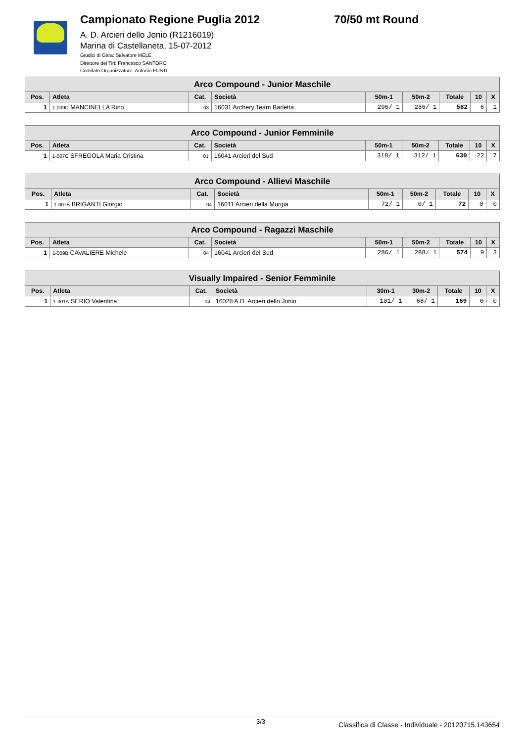Campionato Regione Puglia 2012 70/50 mt Round
A. D. Arcieri dello Jonio (R1216019)
Marina di Castellaneta, 15-07-2012
Giudici di Gara: Salvatore MELE
Direttore dei Tiri: Francesco SANTORO
Comitato Organizzatore: Antonio FUSTI
| Arco Compound - Junior Maschile | | | | | | | | |
| --- | --- | --- | --- | --- | --- | --- | --- | --- |
| Pos. | Atleta | Cat. | Società | 50m-1 | 50m-2 | Totale | 10 | X |
| 1 | 1-009D MANCINELLA Rino | 03 | 16031 Archery Team Barletta | 296/ 1 | 286/ 1 | 582 | 6 | 1 |
| Arco Compound - Junior Femminile | | | | | | | | |
| --- | --- | --- | --- | --- | --- | --- | --- | --- |
| Pos. | Atleta | Cat. | Società | 50m-1 | 50m-2 | Totale | 10 | X |
| 1 | 1-007C SFREGOLA Maria Cristina | 01 | 16041 Arcieri del Sud | 318/ 1 | 312/ 1 | 630 | 22 | 7 |
| Arco Compound - Allievi Maschile | | | | | | | | |
| --- | --- | --- | --- | --- | --- | --- | --- | --- |
| Pos. | Atleta | Cat. | Società | 50m-1 | 50m-2 | Totale | 10 | X |
| 1 | 1-007B BRIGANTI Giorgio | 04 | 16011 Arcieri della Murgia | 72/ 1 | 0/ 1 | 72 | 0 | 0 |
| Arco Compound - Ragazzi Maschile | | | | | | | | |
| --- | --- | --- | --- | --- | --- | --- | --- | --- |
| Pos. | Atleta | Cat. | Società | 50m-1 | 50m-2 | Totale | 10 | X |
| 1 | 1-009B CAVALIERE Michele | 04 | 16041 Arcieri del Sud | 286/ 1 | 288/ 1 | 574 | 9 | 3 |
| Visually Impaired - Senior Femminile | | | | | | | | |
| --- | --- | --- | --- | --- | --- | --- | --- | --- |
| Pos. | Atleta | Cat. | Società | 30m-1 | 30m-2 | Totale | 10 | X |
| 1 | 1-001A SERIO Valentina | 04 | 16028 A.D. Arcieri dello Jonio | 101/ 1 | 68/ 1 | 169 | 0 | 0 |
3/3 Classifica di Classe - Individuale - 20120715.143654